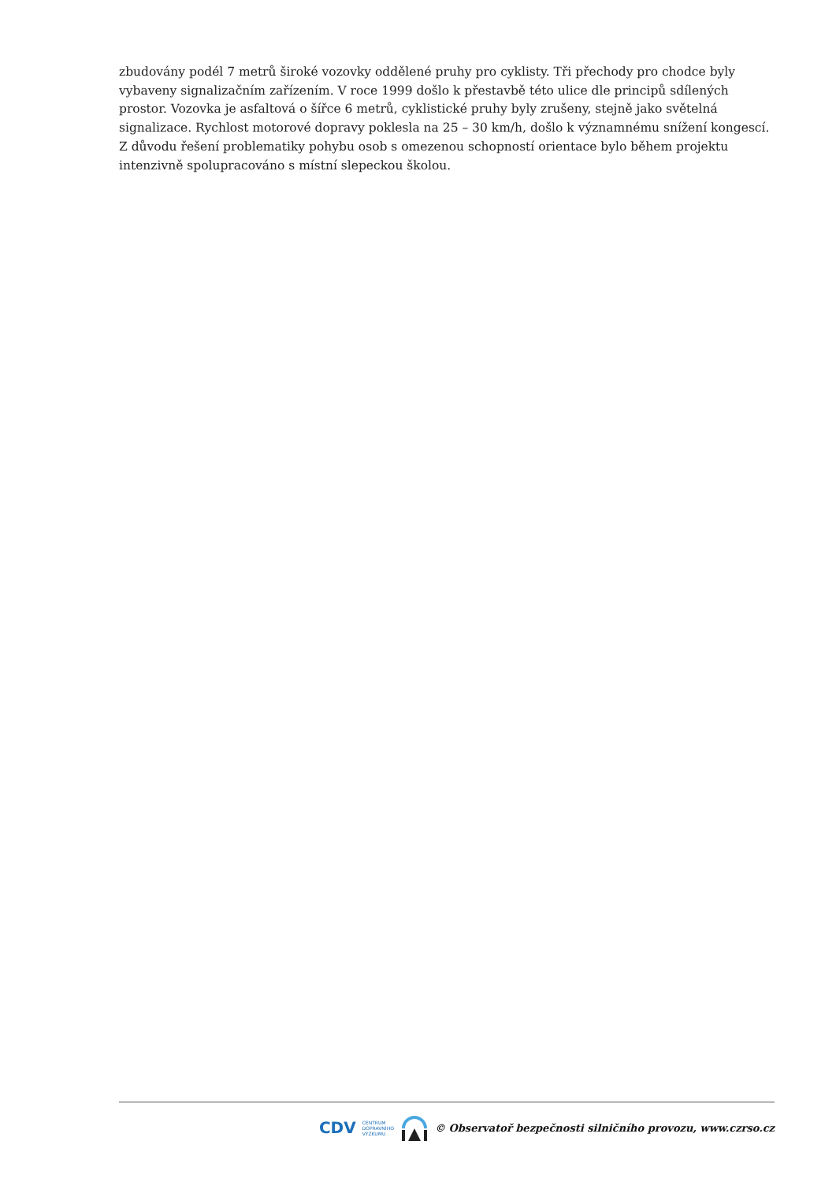zbudovány podél 7 metrů široké vozovky oddělené pruhy pro cyklisty. Tři přechody pro chodce byly vybaveny signalizačním zařízením. V roce 1999 došlo k přestavbě této ulice dle principů sdílených prostor. Vozovka je asfaltová o šířce 6 metrů, cyklistické pruhy byly zrušeny, stejně jako světelná signalizace. Rychlost motorové dopravy poklesla na 25 – 30 km/h, došlo k významnému snížení kongescí. Z důvodu řešení problematiky pohybu osob s omezenou schopností orientace bylo během projektu intenzivně spolupracováno s místní slepeckou školou.
CDV CENTRUM
DOPRAVNÍHO
VÝZKUMU © Observatoř bezpečnosti silničního provozu, www.czrso.cz